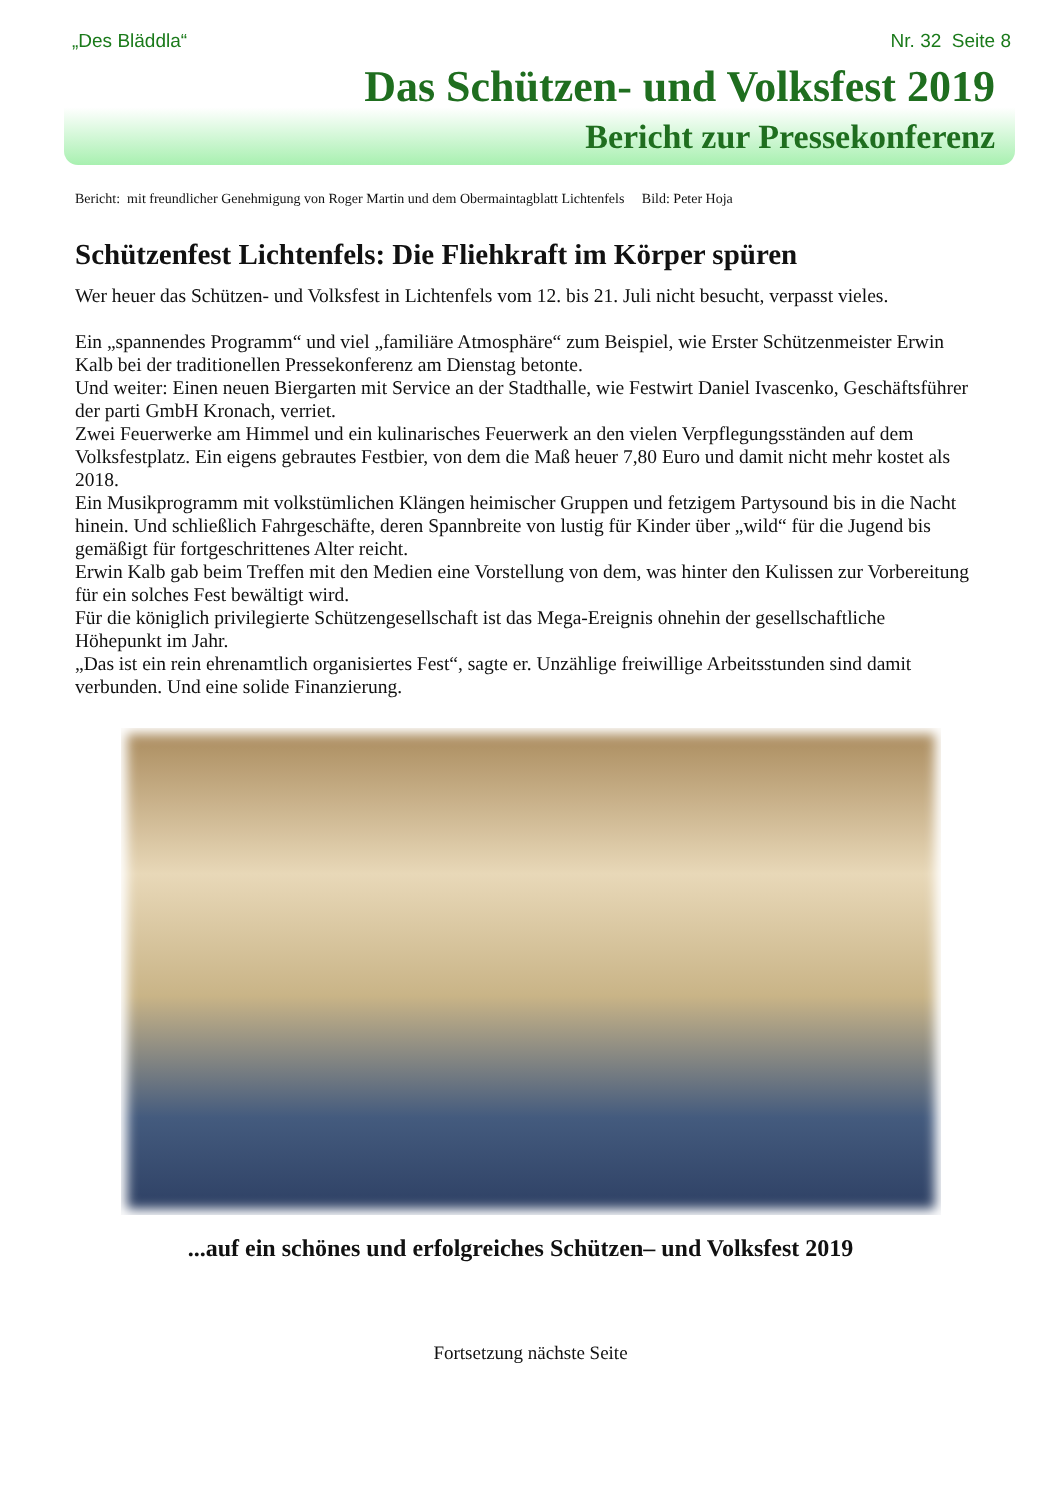„Des Bläddla“Nr. 32 Seite 8
Das Schützen- und Volksfest 2019
Bericht zur Pressekonferenz
Bericht: mit freundlicher Genehmigung von Roger Martin und dem Obermaintagblatt Lichtenfels Bild: Peter Hoja
Schützenfest Lichtenfels: Die Fliehkraft im Körper spüren
Wer heuer das Schützen- und Volksfest in Lichtenfels vom 12. bis 21. Juli nicht besucht, verpasst vieles.
Ein „spannendes Programm“ und viel „familiäre Atmosphäre“ zum Beispiel, wie Erster Schützenmeister Erwin Kalb bei der traditionellen Pressekonferenz am Dienstag betonte.
Und weiter: Einen neuen Biergarten mit Service an der Stadthalle, wie Festwirt Daniel Ivascenko, Geschäftsführer der parti GmbH Kronach, verriet.
Zwei Feuerwerke am Himmel und ein kulinarisches Feuerwerk an den vielen Verpflegungsständen auf dem Volksfestplatz. Ein eigens gebrautes Festbier, von dem die Maß heuer 7,80 Euro und damit nicht mehr kostet als 2018.
Ein Musikprogramm mit volkstümlichen Klängen heimischer Gruppen und fetzigem Partysound bis in die Nacht hinein. Und schließlich Fahrgeschäfte, deren Spannbreite von lustig für Kinder über „wild“ für die Jugend bis gemäßigt für fortgeschrittenes Alter reicht.
Erwin Kalb gab beim Treffen mit den Medien eine Vorstellung von dem, was hinter den Kulissen zur Vorbereitung für ein solches Fest bewältigt wird.
Für die königlich privilegierte Schützengesellschaft ist das Mega-Ereignis ohnehin der gesellschaftliche Höhepunkt im Jahr.
„Das ist ein rein ehrenamtlich organisiertes Fest“, sagte er. Unzählige freiwillige Arbeitsstunden sind damit verbunden. Und eine solide Finanzierung.
...auf ein schönes und erfolgreiches Schützen– und Volksfest 2019
Fortsetzung nächste Seite